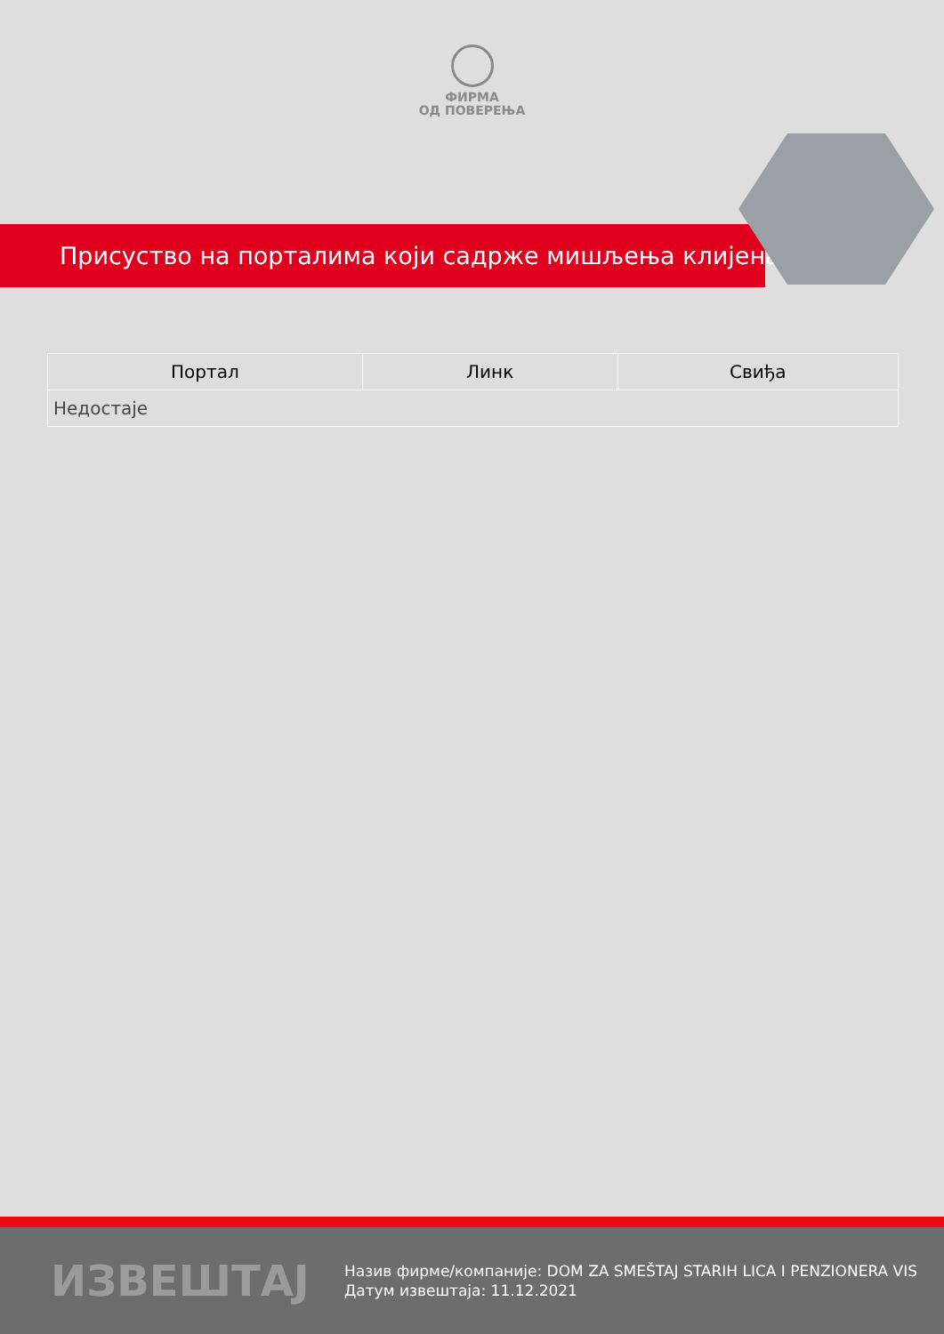ФИРМА
ОД ПОВЕРЕЊА
Присуство на порталима који садрже мишљења клијената
| Портал | Линк | Свиђа |
| --- | --- | --- |
| Недостаје | | |
ИЗВЕШТАЈ
Назив фирме/компаније: DOM ZA SMEŠTAJ STARIH LICA I PENZIONERA VIS
Датум извештаја: 11.12.2021